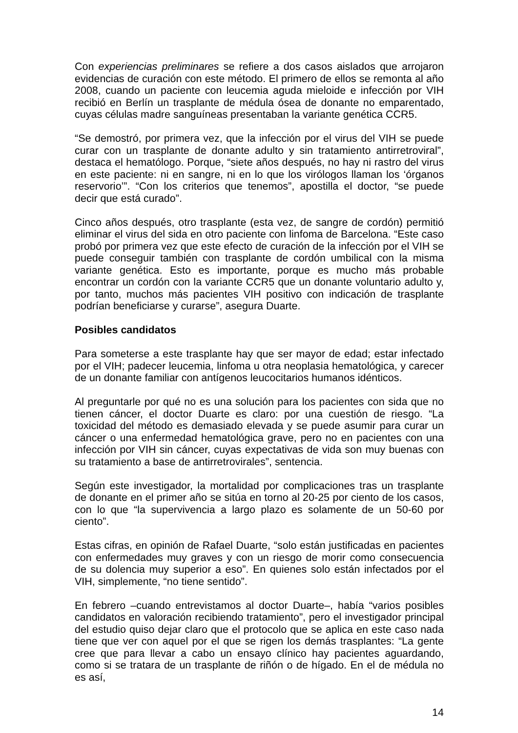Con experiencias preliminares se refiere a dos casos aislados que arrojaron evidencias de curación con este método. El primero de ellos se remonta al año 2008, cuando un paciente con leucemia aguda mieloide e infección por VIH recibió en Berlín un trasplante de médula ósea de donante no emparentado, cuyas células madre sanguíneas presentaban la variante genética CCR5.
“Se demostró, por primera vez, que la infección por el virus del VIH se puede curar con un trasplante de donante adulto y sin tratamiento antirretroviral”, destaca el hematólogo. Porque, “siete años después, no hay ni rastro del virus en este paciente: ni en sangre, ni en lo que los virólogos llaman los ‘órganos reservorio’”. “Con los criterios que tenemos”, apostilla el doctor, “se puede decir que está curado”.
Cinco años después, otro trasplante (esta vez, de sangre de cordón) permitió eliminar el virus del sida en otro paciente con linfoma de Barcelona. “Este caso probó por primera vez que este efecto de curación de la infección por el VIH se puede conseguir también con trasplante de cordón umbilical con la misma variante genética. Esto es importante, porque es mucho más probable encontrar un cordón con la variante CCR5 que un donante voluntario adulto y, por tanto, muchos más pacientes VIH positivo con indicación de trasplante podrían beneficiarse y curarse”, asegura Duarte.
Posibles candidatos
Para someterse a este trasplante hay que ser mayor de edad; estar infectado por el VIH; padecer leucemia, linfoma u otra neoplasia hematológica, y carecer de un donante familiar con antígenos leucocitarios humanos idénticos.
Al preguntarle por qué no es una solución para los pacientes con sida que no tienen cáncer, el doctor Duarte es claro: por una cuestión de riesgo. “La toxicidad del método es demasiado elevada y se puede asumir para curar un cáncer o una enfermedad hematológica grave, pero no en pacientes con una infección por VIH sin cáncer, cuyas expectativas de vida son muy buenas con su tratamiento a base de antirretrovirales”, sentencia.
Según este investigador, la mortalidad por complicaciones tras un trasplante de donante en el primer año se sitúa en torno al 20-25 por ciento de los casos, con lo que “la supervivencia a largo plazo es solamente de un 50-60 por ciento”.
Estas cifras, en opinión de Rafael Duarte, “solo están justificadas en pacientes con enfermedades muy graves y con un riesgo de morir como consecuencia de su dolencia muy superior a eso”. En quienes solo están infectados por el VIH, simplemente, “no tiene sentido”.
En febrero –cuando entrevistamos al doctor Duarte–, había “varios posibles candidatos en valoración recibiendo tratamiento”, pero el investigador principal del estudio quiso dejar claro que el protocolo que se aplica en este caso nada tiene que ver con aquel por el que se rigen los demás trasplantes: “La gente cree que para llevar a cabo un ensayo clínico hay pacientes aguardando, como si se tratara de un trasplante de riñón o de hígado. En el de médula no es así,
14